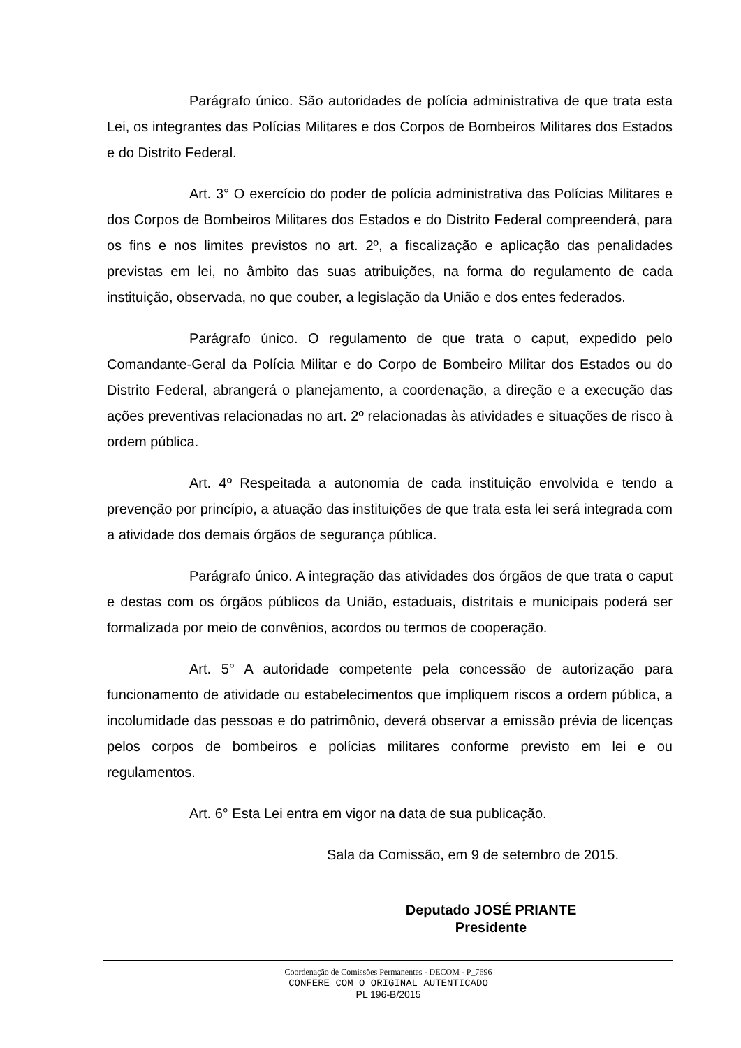Parágrafo único. São autoridades de polícia administrativa de que trata esta Lei, os integrantes das Polícias Militares e dos Corpos de Bombeiros Militares dos Estados e do Distrito Federal.
Art. 3° O exercício do poder de polícia administrativa das Polícias Militares e dos Corpos de Bombeiros Militares dos Estados e do Distrito Federal compreenderá, para os fins e nos limites previstos no art. 2º, a fiscalização e aplicação das penalidades previstas em lei, no âmbito das suas atribuições, na forma do regulamento de cada instituição, observada, no que couber, a legislação da União e dos entes federados.
Parágrafo único. O regulamento de que trata o caput, expedido pelo Comandante-Geral da Polícia Militar e do Corpo de Bombeiro Militar dos Estados ou do Distrito Federal, abrangerá o planejamento, a coordenação, a direção e a execução das ações preventivas relacionadas no art. 2º relacionadas às atividades e situações de risco à ordem pública.
Art. 4º Respeitada a autonomia de cada instituição envolvida e tendo a prevenção por princípio, a atuação das instituições de que trata esta lei será integrada com a atividade dos demais órgãos de segurança pública.
Parágrafo único. A integração das atividades dos órgãos de que trata o caput e destas com os órgãos públicos da União, estaduais, distritais e municipais poderá ser formalizada por meio de convênios, acordos ou termos de cooperação.
Art. 5° A autoridade competente pela concessão de autorização para funcionamento de atividade ou estabelecimentos que impliquem riscos a ordem pública, a incolumidade das pessoas e do patrimônio, deverá observar a emissão prévia de licenças pelos corpos de bombeiros e polícias militares conforme previsto em lei e ou regulamentos.
Art. 6° Esta Lei entra em vigor na data de sua publicação.
Sala da Comissão, em 9 de setembro de 2015.
Deputado JOSÉ PRIANTE
Presidente
Coordenação de Comissões Permanentes - DECOM - P_7696
CONFERE COM O ORIGINAL AUTENTICADO
PL 196-B/2015